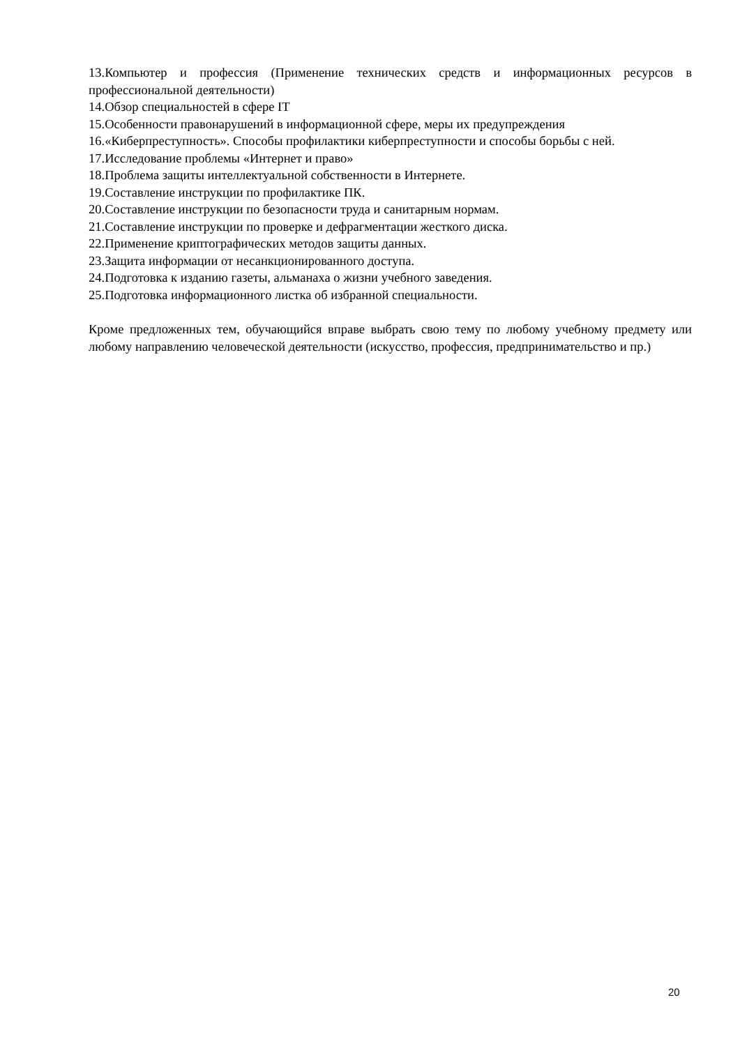13.Компьютер и профессия (Применение технических средств и информационных ресурсов в профессиональной деятельности)
14.Обзор специальностей в сфере IT
15.Особенности правонарушений в информационной сфере, меры их предупреждения
16.«Киберпреступность». Способы профилактики киберпреступности и способы борьбы с ней.
17.Исследование проблемы «Интернет и право»
18.Проблема защиты интеллектуальной собственности в Интернете.
19.Составление инструкции по профилактике ПК.
20.Составление инструкции по безопасности труда и санитарным нормам.
21.Составление инструкции по проверке и дефрагментации жесткого диска.
22.Применение криптографических методов защиты данных.
23.Защита информации от несанкционированного доступа.
24.Подготовка к изданию газеты, альманаха о жизни учебного заведения.
25.Подготовка информационного листка об избранной специальности.
Кроме предложенных тем, обучающийся вправе выбрать свою тему по любому учебному предмету или любому направлению человеческой деятельности (искусство, профессия, предпринимательство и пр.)
20